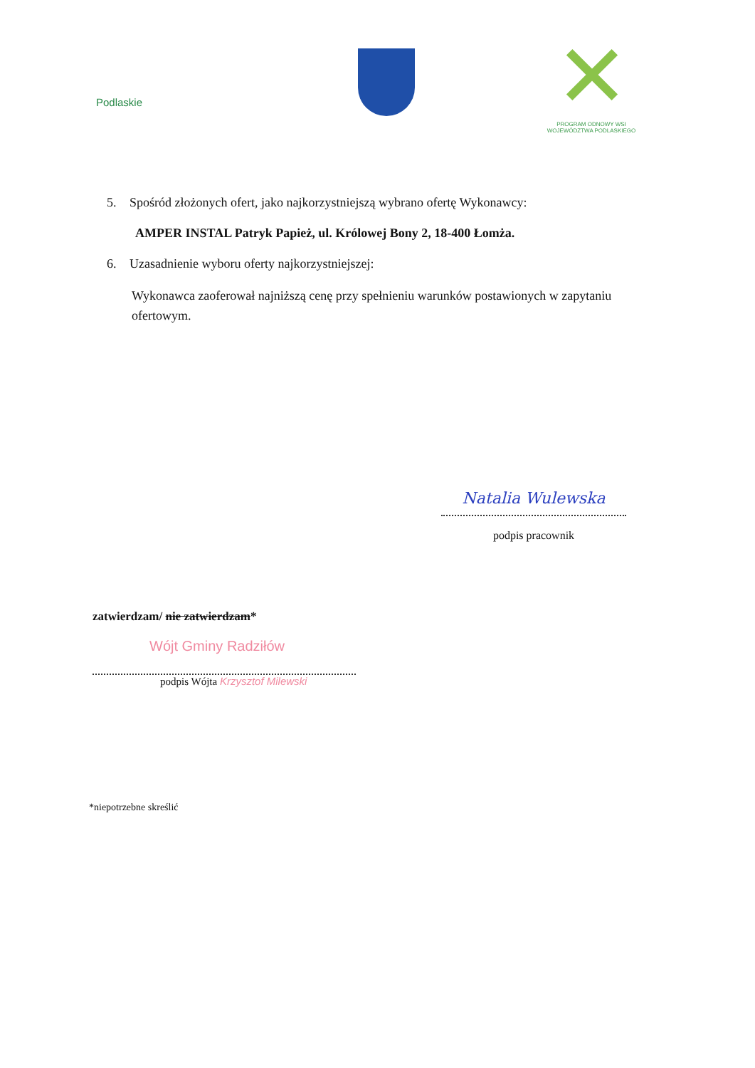Podlaskie
PROGRAM ODNOWY WSI
WOJEWÓDZTWA PODLASKIEGO
5. Spośród złożonych ofert, jako najkorzystniejszą wybrano ofertę Wykonawcy:
AMPER INSTAL Patryk Papież, ul. Królowej Bony 2, 18-400 Łomża.
6. Uzasadnienie wyboru oferty najkorzystniejszej:
Wykonawca zaoferował najniższą cenę przy spełnieniu warunków postawionych w zapytaniu ofertowym.
Natalia Wulewska
podpis pracownik
zatwierdzam/ nie zatwierdzam*
Wójt Gminy Radziłów
podpis Wójta Krzysztof Milewski
*niepotrzebne skreślić